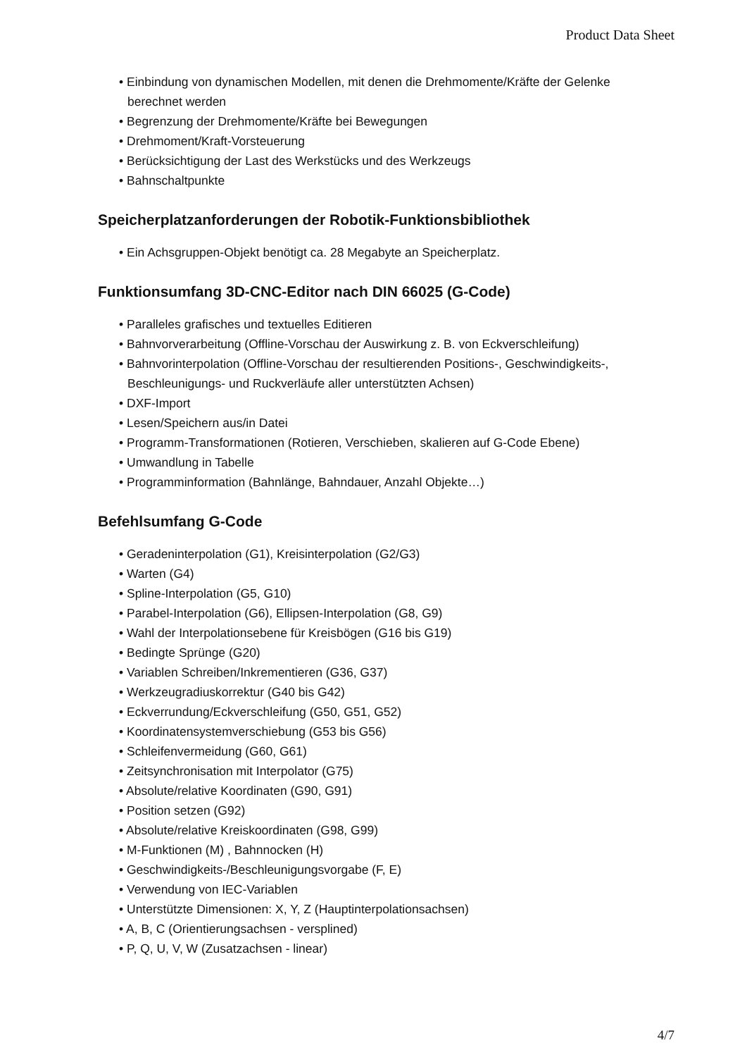Product Data Sheet
• Einbindung von dynamischen Modellen, mit denen die Drehmomente/Kräfte der Gelenke berechnet werden
• Begrenzung der Drehmomente/Kräfte bei Bewegungen
• Drehmoment/Kraft-Vorsteuerung
• Berücksichtigung der Last des Werkstücks und des Werkzeugs
• Bahnschaltpunkte
Speicherplatzanforderungen der Robotik-Funktionsbibliothek
• Ein Achsgruppen-Objekt benötigt ca. 28 Megabyte an Speicherplatz.
Funktionsumfang 3D-CNC-Editor nach DIN 66025 (G-Code)
• Paralleles grafisches und textuelles Editieren
• Bahnvorverarbeitung (Offline-Vorschau der Auswirkung z. B. von Eckverschleifung)
• Bahnvorinterpolation (Offline-Vorschau der resultierenden Positions-, Geschwindigkeits-, Beschleunigungs- und Ruckverläufe aller unterstützten Achsen)
• DXF-Import
• Lesen/Speichern aus/in Datei
• Programm-Transformationen (Rotieren, Verschieben, skalieren auf G-Code Ebene)
• Umwandlung in Tabelle
• Programminformation (Bahnlänge, Bahndauer, Anzahl Objekte…)
Befehlsumfang G-Code
• Geradeninterpolation (G1), Kreisinterpolation (G2/G3)
• Warten (G4)
• Spline-Interpolation (G5, G10)
• Parabel-Interpolation (G6), Ellipsen-Interpolation (G8, G9)
• Wahl der Interpolationsebene für Kreisbögen (G16 bis G19)
• Bedingte Sprünge (G20)
• Variablen Schreiben/Inkrementieren (G36, G37)
• Werkzeugradiuskorrektur (G40 bis G42)
• Eckverrundung/Eckverschleifung (G50, G51, G52)
• Koordinatensystemverschiebung (G53 bis G56)
• Schleifenvermeidung (G60, G61)
• Zeitsynchronisation mit Interpolator (G75)
• Absolute/relative Koordinaten (G90, G91)
• Position setzen (G92)
• Absolute/relative Kreiskoordinaten (G98, G99)
• M-Funktionen (M) , Bahnnocken (H)
• Geschwindigkeits-/Beschleunigungsvorgabe (F, E)
• Verwendung von IEC-Variablen
• Unterstützte Dimensionen: X, Y, Z (Hauptinterpolationsachsen)
• A, B, C (Orientierungsachsen - versplined)
• P, Q, U, V, W (Zusatzachsen - linear)
4/7